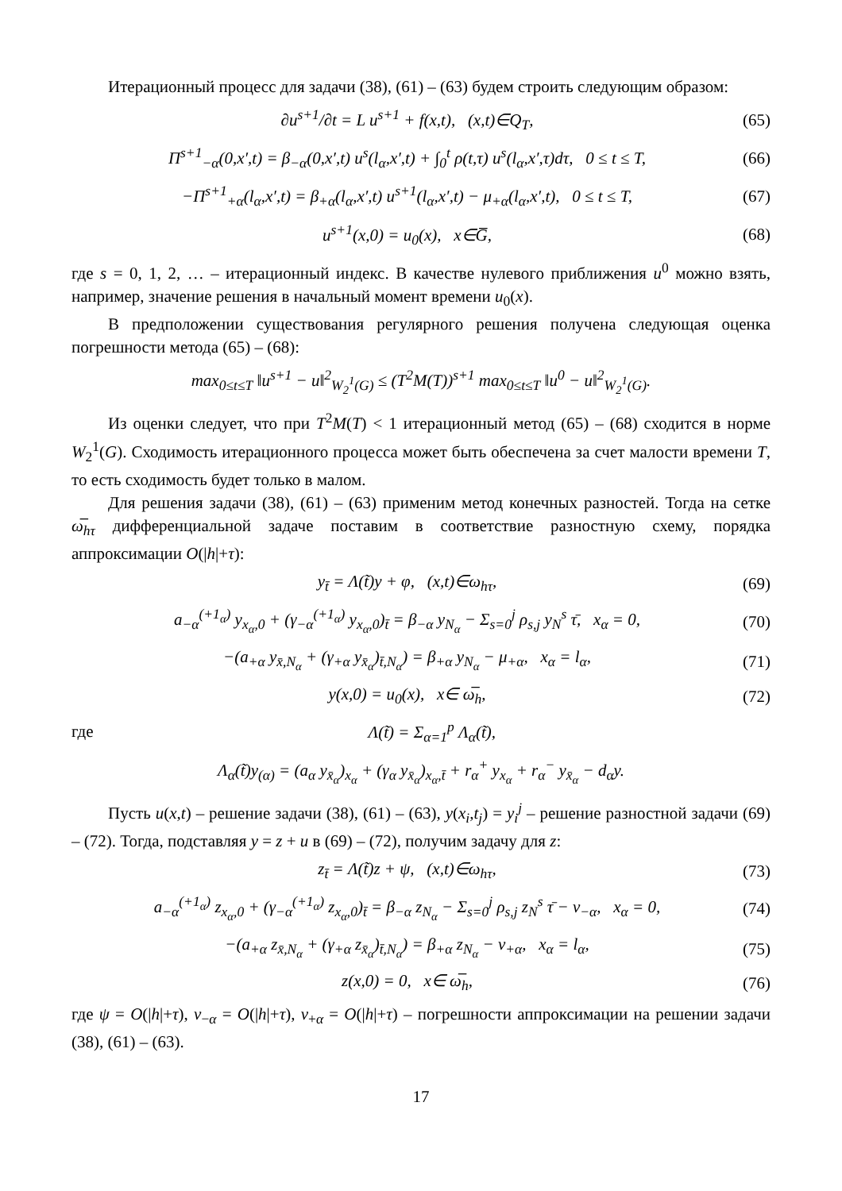Итерационный процесс для задачи (38), (61) – (63) будем строить следующим образом:
∂u<sup>s+1</sup>/∂t = L u<sup>s+1</sup> + f(x,t), (x,t)∈Q<sub>T</sub>, (65)
Π<sup>s+1</sup><sub>−α</sub>(0,x′,t) = β<sub>−α</sub>(0,x′,t) u<sup>s</sup>(l<sub>α</sub>,x′,t) + ∫<sub>0</sub><sup>t</sup> ρ(t,τ) u<sup>s</sup>(l<sub>α</sub>,x′,τ)dτ, 0 ≤ t ≤ T, (66)
−Π<sup>s+1</sup><sub>+α</sub>(l<sub>α</sub>,x′,t) = β<sub>+α</sub>(l<sub>α</sub>,x′,t) u<sup>s+1</sup>(l<sub>α</sub>,x′,t) − μ<sub>+α</sub>(l<sub>α</sub>,x′,t), 0 ≤ t ≤ T, (67)
u<sup>s+1</sup>(x,0) = u<sub>0</sub>(x), x∈G̅, (68)
где s = 0, 1, 2, … – итерационный индекс. В качестве нулевого приближения u<sup>0</sup> можно взять, например, значение решения в начальный момент времени u<sub>0</sub>(x).
В предположении существования регулярного решения получена следующая оценка погрешности метода (65) – (68):
max<sub>0≤t≤T</sub> ‖u<sup>s+1</sup> − u‖<sup>2</sup><sub>W<sub>2</sub><sup>1</sup>(G)</sub> ≤ (T<sup>2</sup>M(T))<sup>s+1</sup> max<sub>0≤t≤T</sub> ‖u<sup>0</sup> − u‖<sup>2</sup><sub>W<sub>2</sub><sup>1</sup>(G)</sub>.
Из оценки следует, что при T<sup>2</sup>M(T) < 1 итерационный метод (65) – (68) сходится в норме W<sub>2</sub><sup>1</sup>(G). Сходимость итерационного процесса может быть обеспечена за счет малости времени T, то есть сходимость будет только в малом.
Для решения задачи (38), (61) – (63) применим метод конечных разностей. Тогда на сетке ω̅<sub>hτ</sub> дифференциальной задаче поставим в соответствие разностную схему, порядка аппроксимации O(|h|+τ):
y<sub>t̄</sub> = Λ(t̃)y + φ, (x,t)∈ω<sub>hτ</sub>, (69)
a<sub>−α</sub><sup>(+1<sub>α</sub>)</sup> y<sub>x<sub>α</sub>,0</sub> + (γ<sub>−α</sub><sup>(+1<sub>α</sub>)</sup> y<sub>x<sub>α</sub>,0</sub>)<sub>t̄</sub> = β<sub>−α</sub> y<sub>N<sub>α</sub></sub> − Σ<sub>s=0</sub><sup>j</sup> ρ<sub>s,j</sub> y<sub>N</sub><sup>s</sup> τ̄, x<sub>α</sub> = 0, (70)
−(a<sub>+α</sub> y<sub>x̄,N<sub>α</sub></sub> + (γ<sub>+α</sub> y<sub>x̄<sub>α</sub></sub>)<sub>t̄,N<sub>α</sub></sub>) = β<sub>+α</sub> y<sub>N<sub>α</sub></sub> − μ<sub>+α</sub>, x<sub>α</sub> = l<sub>α</sub>, (71)
y(x,0) = u<sub>0</sub>(x), x∈ ω̅<sub>h</sub>, (72)
где Λ(t̃) = Σ<sub>α=1</sub><sup>p</sup> Λ<sub>α</sub>(t̃),
Λ<sub>α</sub>(t̃)y<sub>(α)</sub> = (a<sub>α</sub> y<sub>x̄<sub>α</sub></sub>)<sub>x<sub>α</sub></sub> + (γ<sub>α</sub> y<sub>x̄<sub>α</sub></sub>)<sub>x<sub>α</sub>,t̄</sub> + r<sub>α</sub><sup>+</sup> y<sub>x<sub>α</sub></sub> + r<sub>α</sub><sup>−</sup> y<sub>x̄<sub>α</sub></sub> − d<sub>α</sub>y.
Пусть u(x,t) – решение задачи (38), (61) – (63), y(x<sub>i</sub>,t<sub>j</sub>) = y<sub>i</sub><sup>j</sup> – решение разностной задачи (69) – (72). Тогда, подставляя y = z + u в (69) – (72), получим задачу для z:
z<sub>t̄</sub> = Λ(t̃)z + ψ, (x,t)∈ω<sub>hτ</sub>, (73)
a<sub>−α</sub><sup>(+1<sub>α</sub>)</sup> z<sub>x<sub>α</sub>,0</sub> + (γ<sub>−α</sub><sup>(+1<sub>α</sub>)</sup> z<sub>x<sub>α</sub>,0</sub>)<sub>t̄</sub> = β<sub>−α</sub> z<sub>N<sub>α</sub></sub> − Σ<sub>s=0</sub><sup>j</sup> ρ<sub>s,j</sub> z<sub>N</sub><sup>s</sup> τ̄ − ν<sub>−α</sub>, x<sub>α</sub> = 0, (74)
−(a<sub>+α</sub> z<sub>x̄,N<sub>α</sub></sub> + (γ<sub>+α</sub> z<sub>x̄<sub>α</sub></sub>)<sub>t̄,N<sub>α</sub></sub>) = β<sub>+α</sub> z<sub>N<sub>α</sub></sub> − ν<sub>+α</sub>, x<sub>α</sub> = l<sub>α</sub>, (75)
z(x,0) = 0, x∈ ω̅<sub>h</sub>, (76)
где ψ = O(|h|+τ), ν<sub>−α</sub> = O(|h|+τ), ν<sub>+α</sub> = O(|h|+τ) – погрешности аппроксимации на решении задачи (38), (61) – (63).
17